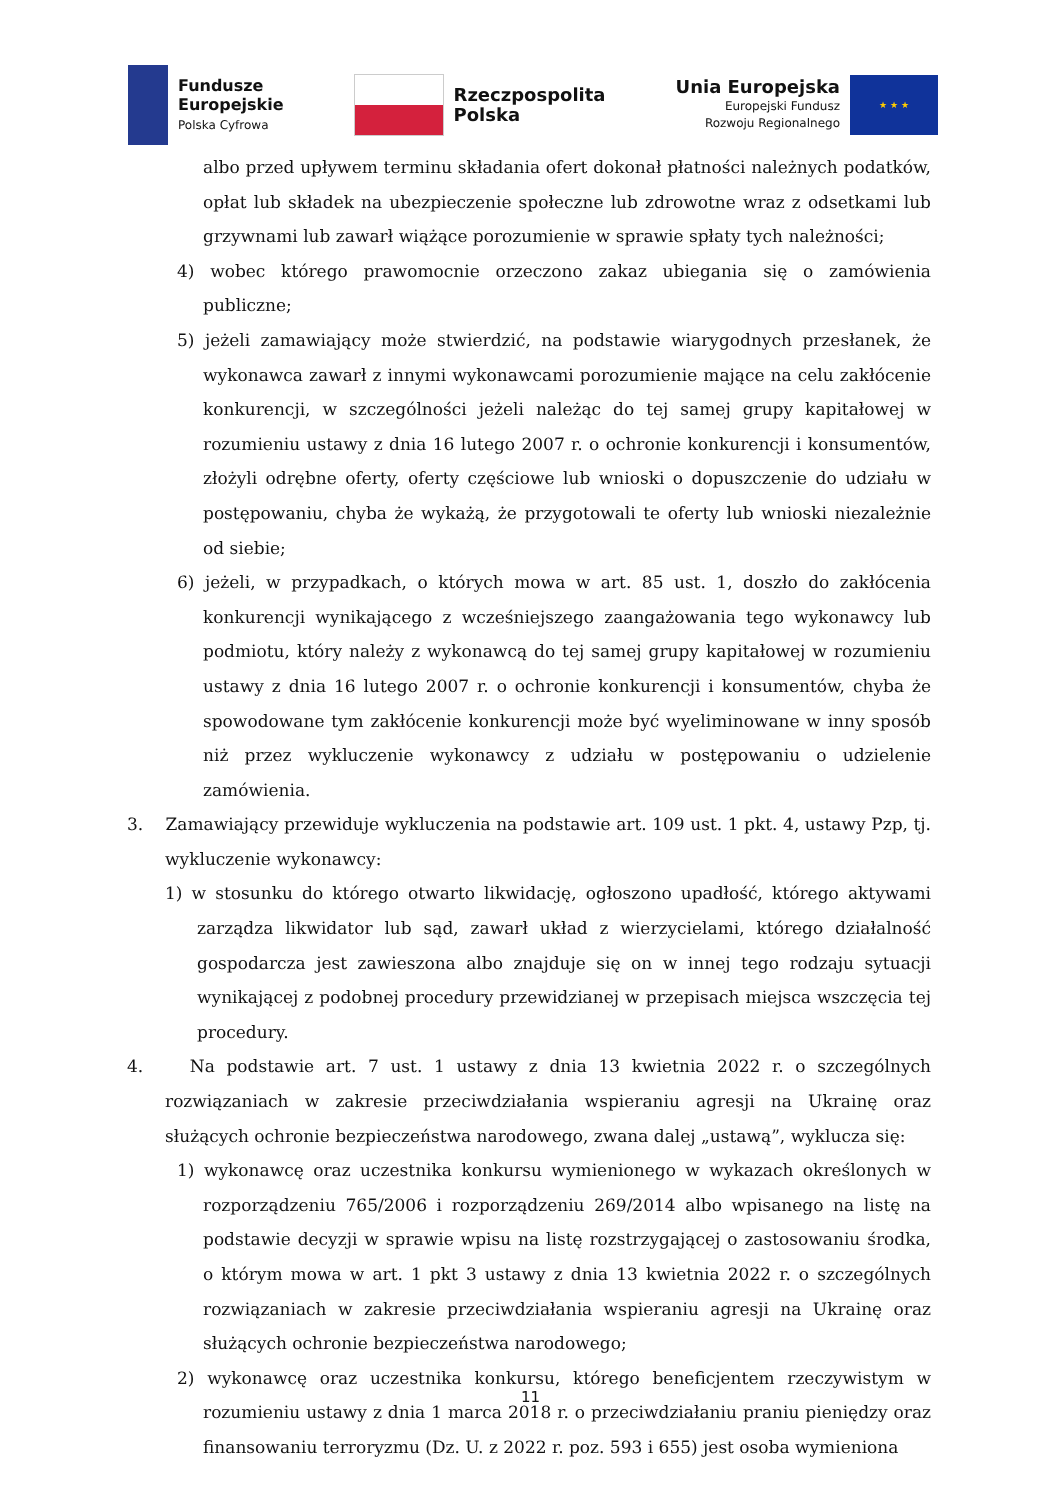Fundusze
Europejskie
Polska Cyfrowa
Rzeczpospolita
Polska
Unia Europejska
Europejski Fundusz
Rozwoju Regionalnego
★ ★ ★
albo przed upływem terminu składania ofert dokonał płatności należnych podatków, opłat lub składek na ubezpieczenie społeczne lub zdrowotne wraz z odsetkami lub grzywnami lub zawarł wiążące porozumienie w sprawie spłaty tych należności;
4) wobec którego prawomocnie orzeczono zakaz ubiegania się o zamówienia publiczne;
5) jeżeli zamawiający może stwierdzić, na podstawie wiarygodnych przesłanek, że wykonawca zawarł z innymi wykonawcami porozumienie mające na celu zakłócenie konkurencji, w szczególności jeżeli należąc do tej samej grupy kapitałowej w rozumieniu ustawy z dnia 16 lutego 2007 r. o ochronie konkurencji i konsumentów, złożyli odrębne oferty, oferty częściowe lub wnioski o dopuszczenie do udziału w postępowaniu, chyba że wykażą, że przygotowali te oferty lub wnioski niezależnie od siebie;
6) jeżeli, w przypadkach, o których mowa w art. 85 ust. 1, doszło do zakłócenia konkurencji wynikającego z wcześniejszego zaangażowania tego wykonawcy lub podmiotu, który należy z wykonawcą do tej samej grupy kapitałowej w rozumieniu ustawy z dnia 16 lutego 2007 r. o ochronie konkurencji i konsumentów, chyba że spowodowane tym zakłócenie konkurencji może być wyeliminowane w inny sposób niż przez wykluczenie wykonawcy z udziału w postępowaniu o udzielenie zamówienia.
3. Zamawiający przewiduje wykluczenia na podstawie art. 109 ust. 1 pkt. 4, ustawy Pzp, tj. wykluczenie wykonawcy:
1) w stosunku do którego otwarto likwidację, ogłoszono upadłość, którego aktywami zarządza likwidator lub sąd, zawarł układ z wierzycielami, którego działalność gospodarcza jest zawieszona albo znajduje się on w innej tego rodzaju sytuacji wynikającej z podobnej procedury przewidzianej w przepisach miejsca wszczęcia tej procedury.
4. Na podstawie art. 7 ust. 1 ustawy z dnia 13 kwietnia 2022 r. o szczególnych rozwiązaniach w zakresie przeciwdziałania wspieraniu agresji na Ukrainę oraz służących ochronie bezpieczeństwa narodowego, zwana dalej „ustawą”, wyklucza się:
1) wykonawcę oraz uczestnika konkursu wymienionego w wykazach określonych w rozporządzeniu 765/2006 i rozporządzeniu 269/2014 albo wpisanego na listę na podstawie decyzji w sprawie wpisu na listę rozstrzygającej o zastosowaniu środka, o którym mowa w art. 1 pkt 3 ustawy z dnia 13 kwietnia 2022 r. o szczególnych rozwiązaniach w zakresie przeciwdziałania wspieraniu agresji na Ukrainę oraz służących ochronie bezpieczeństwa narodowego;
2) wykonawcę oraz uczestnika konkursu, którego beneficjentem rzeczywistym w rozumieniu ustawy z dnia 1 marca 2018 r. o przeciwdziałaniu praniu pieniędzy oraz finansowaniu terroryzmu (Dz. U. z 2022 r. poz. 593 i 655) jest osoba wymieniona
11